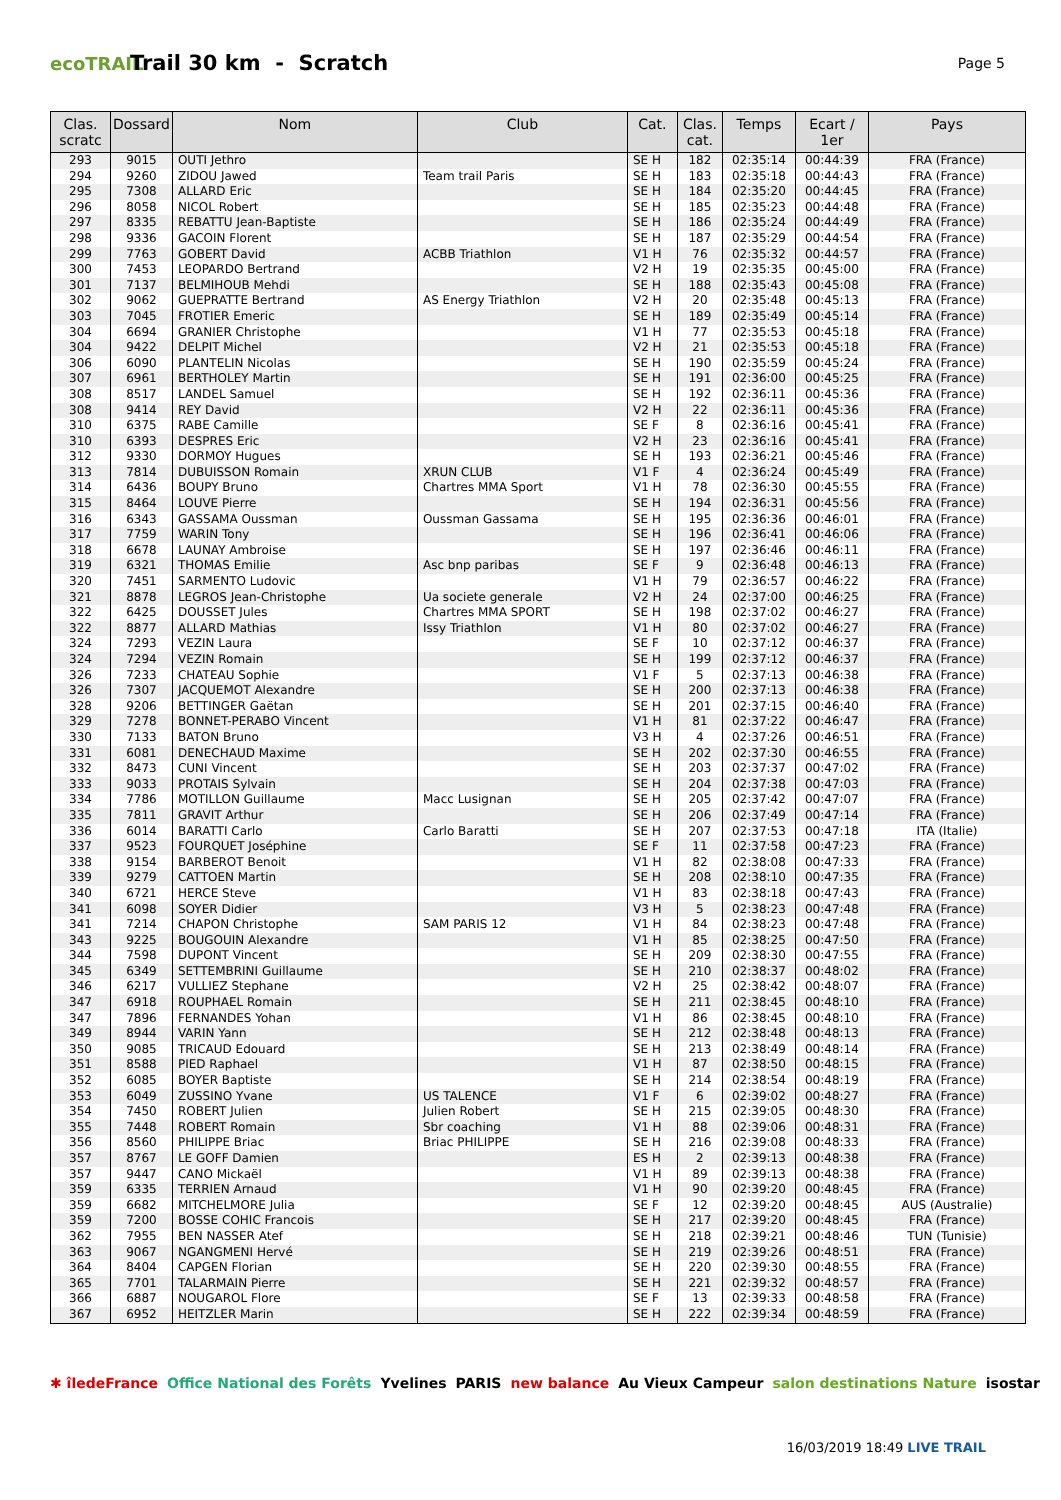ecoTRAIL
Trail 30 km - Scratch
Page 5
| Clas. scratc | Dossard | Nom | Club | Cat. | Clas. cat. | Temps | Ecart / 1er | Pays |
| --- | --- | --- | --- | --- | --- | --- | --- | --- |
| 293 | 9015 | OUTI Jethro | | SE H | 182 | 02:35:14 | 00:44:39 | FRA (France) |
| 294 | 9260 | ZIDOU Jawed | Team trail Paris | SE H | 183 | 02:35:18 | 00:44:43 | FRA (France) |
| 295 | 7308 | ALLARD Eric | | SE H | 184 | 02:35:20 | 00:44:45 | FRA (France) |
| 296 | 8058 | NICOL Robert | | SE H | 185 | 02:35:23 | 00:44:48 | FRA (France) |
| 297 | 8335 | REBATTU Jean-Baptiste | | SE H | 186 | 02:35:24 | 00:44:49 | FRA (France) |
| 298 | 9336 | GACOIN Florent | | SE H | 187 | 02:35:29 | 00:44:54 | FRA (France) |
| 299 | 7763 | GOBERT David | ACBB Triathlon | V1 H | 76 | 02:35:32 | 00:44:57 | FRA (France) |
| 300 | 7453 | LEOPARDO Bertrand | | V2 H | 19 | 02:35:35 | 00:45:00 | FRA (France) |
| 301 | 7137 | BELMIHOUB Mehdi | | SE H | 188 | 02:35:43 | 00:45:08 | FRA (France) |
| 302 | 9062 | GUEPRATTE Bertrand | AS Energy Triathlon | V2 H | 20 | 02:35:48 | 00:45:13 | FRA (France) |
| 303 | 7045 | FROTIER Emeric | | SE H | 189 | 02:35:49 | 00:45:14 | FRA (France) |
| 304 | 6694 | GRANIER Christophe | | V1 H | 77 | 02:35:53 | 00:45:18 | FRA (France) |
| 304 | 9422 | DELPIT Michel | | V2 H | 21 | 02:35:53 | 00:45:18 | FRA (France) |
| 306 | 6090 | PLANTELIN Nicolas | | SE H | 190 | 02:35:59 | 00:45:24 | FRA (France) |
| 307 | 6961 | BERTHOLEY Martin | | SE H | 191 | 02:36:00 | 00:45:25 | FRA (France) |
| 308 | 8517 | LANDEL Samuel | | SE H | 192 | 02:36:11 | 00:45:36 | FRA (France) |
| 308 | 9414 | REY David | | V2 H | 22 | 02:36:11 | 00:45:36 | FRA (France) |
| 310 | 6375 | RABE Camille | | SE F | 8 | 02:36:16 | 00:45:41 | FRA (France) |
| 310 | 6393 | DESPRES Eric | | V2 H | 23 | 02:36:16 | 00:45:41 | FRA (France) |
| 312 | 9330 | DORMOY Hugues | | SE H | 193 | 02:36:21 | 00:45:46 | FRA (France) |
| 313 | 7814 | DUBUISSON Romain | XRUN CLUB | V1 F | 4 | 02:36:24 | 00:45:49 | FRA (France) |
| 314 | 6436 | BOUPY Bruno | Chartres MMA Sport | V1 H | 78 | 02:36:30 | 00:45:55 | FRA (France) |
| 315 | 8464 | LOUVE Pierre | | SE H | 194 | 02:36:31 | 00:45:56 | FRA (France) |
| 316 | 6343 | GASSAMA Oussman | Oussman Gassama | SE H | 195 | 02:36:36 | 00:46:01 | FRA (France) |
| 317 | 7759 | WARIN Tony | | SE H | 196 | 02:36:41 | 00:46:06 | FRA (France) |
| 318 | 6678 | LAUNAY Ambroise | | SE H | 197 | 02:36:46 | 00:46:11 | FRA (France) |
| 319 | 6321 | THOMAS Emilie | Asc bnp paribas | SE F | 9 | 02:36:48 | 00:46:13 | FRA (France) |
| 320 | 7451 | SARMENTO Ludovic | | V1 H | 79 | 02:36:57 | 00:46:22 | FRA (France) |
| 321 | 8878 | LEGROS Jean-Christophe | Ua societe generale | V2 H | 24 | 02:37:00 | 00:46:25 | FRA (France) |
| 322 | 6425 | DOUSSET Jules | Chartres MMA SPORT | SE H | 198 | 02:37:02 | 00:46:27 | FRA (France) |
| 322 | 8877 | ALLARD Mathias | Issy Triathlon | V1 H | 80 | 02:37:02 | 00:46:27 | FRA (France) |
| 324 | 7293 | VEZIN Laura | | SE F | 10 | 02:37:12 | 00:46:37 | FRA (France) |
| 324 | 7294 | VEZIN Romain | | SE H | 199 | 02:37:12 | 00:46:37 | FRA (France) |
| 326 | 7233 | CHATEAU Sophie | | V1 F | 5 | 02:37:13 | 00:46:38 | FRA (France) |
| 326 | 7307 | JACQUEMOT Alexandre | | SE H | 200 | 02:37:13 | 00:46:38 | FRA (France) |
| 328 | 9206 | BETTINGER Gaëtan | | SE H | 201 | 02:37:15 | 00:46:40 | FRA (France) |
| 329 | 7278 | BONNET-PERABO Vincent | | V1 H | 81 | 02:37:22 | 00:46:47 | FRA (France) |
| 330 | 7133 | BATON Bruno | | V3 H | 4 | 02:37:26 | 00:46:51 | FRA (France) |
| 331 | 6081 | DENECHAUD Maxime | | SE H | 202 | 02:37:30 | 00:46:55 | FRA (France) |
| 332 | 8473 | CUNI Vincent | | SE H | 203 | 02:37:37 | 00:47:02 | FRA (France) |
| 333 | 9033 | PROTAIS Sylvain | | SE H | 204 | 02:37:38 | 00:47:03 | FRA (France) |
| 334 | 7786 | MOTILLON Guillaume | Macc Lusignan | SE H | 205 | 02:37:42 | 00:47:07 | FRA (France) |
| 335 | 7811 | GRAVIT Arthur | | SE H | 206 | 02:37:49 | 00:47:14 | FRA (France) |
| 336 | 6014 | BARATTI Carlo | Carlo Baratti | SE H | 207 | 02:37:53 | 00:47:18 | ITA (Italie) |
| 337 | 9523 | FOURQUET Joséphine | | SE F | 11 | 02:37:58 | 00:47:23 | FRA (France) |
| 338 | 9154 | BARBEROT Benoit | | V1 H | 82 | 02:38:08 | 00:47:33 | FRA (France) |
| 339 | 9279 | CATTOEN Martin | | SE H | 208 | 02:38:10 | 00:47:35 | FRA (France) |
| 340 | 6721 | HERCE Steve | | V1 H | 83 | 02:38:18 | 00:47:43 | FRA (France) |
| 341 | 6098 | SOYER Didier | | V3 H | 5 | 02:38:23 | 00:47:48 | FRA (France) |
| 341 | 7214 | CHAPON Christophe | SAM PARIS 12 | V1 H | 84 | 02:38:23 | 00:47:48 | FRA (France) |
| 343 | 9225 | BOUGOUIN Alexandre | | V1 H | 85 | 02:38:25 | 00:47:50 | FRA (France) |
| 344 | 7598 | DUPONT Vincent | | SE H | 209 | 02:38:30 | 00:47:55 | FRA (France) |
| 345 | 6349 | SETTEMBRINI Guillaume | | SE H | 210 | 02:38:37 | 00:48:02 | FRA (France) |
| 346 | 6217 | VULLIEZ Stephane | | V2 H | 25 | 02:38:42 | 00:48:07 | FRA (France) |
| 347 | 6918 | ROUPHAEL Romain | | SE H | 211 | 02:38:45 | 00:48:10 | FRA (France) |
| 347 | 7896 | FERNANDES Yohan | | V1 H | 86 | 02:38:45 | 00:48:10 | FRA (France) |
| 349 | 8944 | VARIN Yann | | SE H | 212 | 02:38:48 | 00:48:13 | FRA (France) |
| 350 | 9085 | TRICAUD Edouard | | SE H | 213 | 02:38:49 | 00:48:14 | FRA (France) |
| 351 | 8588 | PIED Raphael | | V1 H | 87 | 02:38:50 | 00:48:15 | FRA (France) |
| 352 | 6085 | BOYER Baptiste | | SE H | 214 | 02:38:54 | 00:48:19 | FRA (France) |
| 353 | 6049 | ZUSSINO Yvane | US TALENCE | V1 F | 6 | 02:39:02 | 00:48:27 | FRA (France) |
| 354 | 7450 | ROBERT Julien | Julien Robert | SE H | 215 | 02:39:05 | 00:48:30 | FRA (France) |
| 355 | 7448 | ROBERT Romain | Sbr coaching | V1 H | 88 | 02:39:06 | 00:48:31 | FRA (France) |
| 356 | 8560 | PHILIPPE Briac | Briac PHILIPPE | SE H | 216 | 02:39:08 | 00:48:33 | FRA (France) |
| 357 | 8767 | LE GOFF Damien | | ES H | 2 | 02:39:13 | 00:48:38 | FRA (France) |
| 357 | 9447 | CANO Mickaël | | V1 H | 89 | 02:39:13 | 00:48:38 | FRA (France) |
| 359 | 6335 | TERRIEN Arnaud | | V1 H | 90 | 02:39:20 | 00:48:45 | FRA (France) |
| 359 | 6682 | MITCHELMORE Julia | | SE F | 12 | 02:39:20 | 00:48:45 | AUS (Australie) |
| 359 | 7200 | BOSSE COHIC Francois | | SE H | 217 | 02:39:20 | 00:48:45 | FRA (France) |
| 362 | 7955 | BEN NASSER Atef | | SE H | 218 | 02:39:21 | 00:48:46 | TUN (Tunisie) |
| 363 | 9067 | NGANGMENI Hervé | | SE H | 219 | 02:39:26 | 00:48:51 | FRA (France) |
| 364 | 8404 | CAPGEN Florian | | SE H | 220 | 02:39:30 | 00:48:55 | FRA (France) |
| 365 | 7701 | TALARMAIN Pierre | | SE H | 221 | 02:39:32 | 00:48:57 | FRA (France) |
| 366 | 6887 | NOUGAROL Flore | | SE F | 13 | 02:39:33 | 00:48:58 | FRA (France) |
| 367 | 6952 | HEITZLER Marin | | SE H | 222 | 02:39:34 | 00:48:59 | FRA (France) |
✱ îledeFrance Office National des Forêts Yvelines PARIS new balance Au Vieux Campeur salon destinations Nature isostar
16/03/2019 18:49 LIVE TRAIL